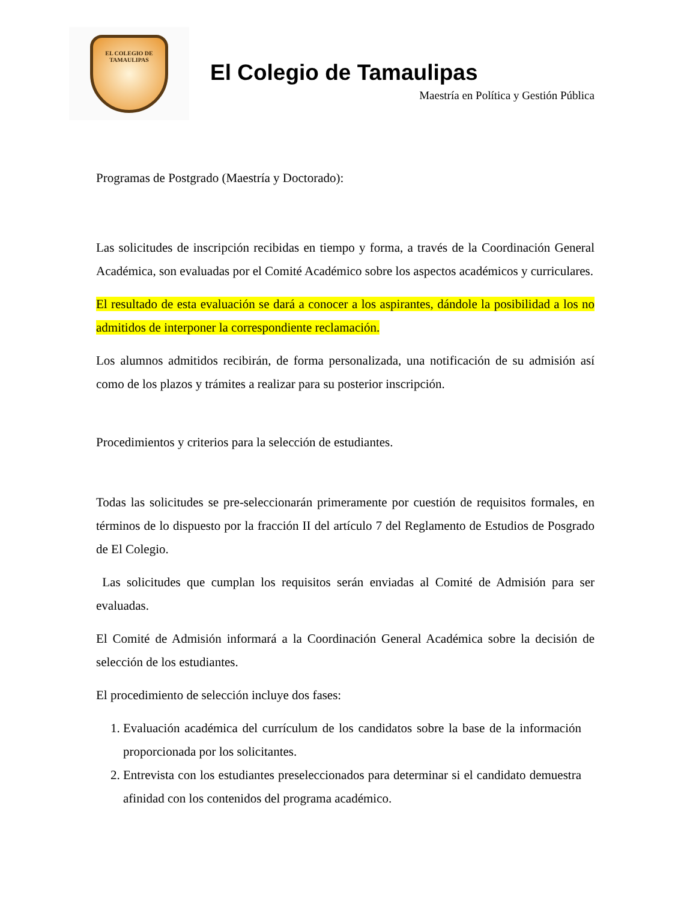EL COLEGIO DE
TAMAULIPAS
El Colegio de Tamaulipas
Maestría en Política y Gestión Pública
Programas de Postgrado (Maestría y Doctorado):
Las solicitudes de inscripción recibidas en tiempo y forma, a través de la Coordinación General Académica, son evaluadas por el Comité Académico sobre los aspectos académicos y curriculares.
El resultado de esta evaluación se dará a conocer a los aspirantes, dándole la posibilidad a los no admitidos de interponer la correspondiente reclamación.
Los alumnos admitidos recibirán, de forma personalizada, una notificación de su admisión así como de los plazos y trámites a realizar para su posterior inscripción.
Procedimientos y criterios para la selección de estudiantes.
Todas las solicitudes se pre-seleccionarán primeramente por cuestión de requisitos formales, en términos de lo dispuesto por la fracción II del artículo 7 del Reglamento de Estudios de Posgrado de El Colegio.
Las solicitudes que cumplan los requisitos serán enviadas al Comité de Admisión para ser evaluadas.
El Comité de Admisión informará a la Coordinación General Académica sobre la decisión de selección de los estudiantes.
El procedimiento de selección incluye dos fases:
1. Evaluación académica del currículum de los candidatos sobre la base de la información proporcionada por los solicitantes.
2. Entrevista con los estudiantes preseleccionados para determinar si el candidato demuestra afinidad con los contenidos del programa académico.